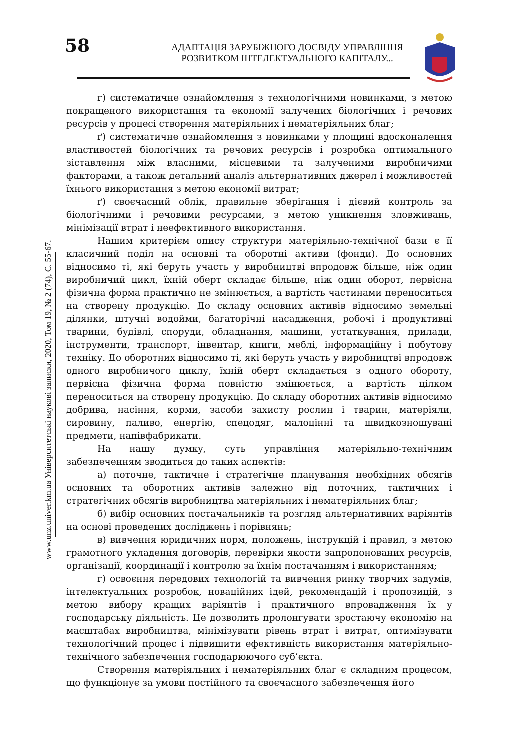58
АДАПТАЦІЯ ЗАРУБІЖНОГО ДОСВІДУ УПРАВЛІННЯ
РОЗВИТКОМ ІНТЕЛЕКТУАЛЬНОГО КАПІТАЛУ...
www.unz.univer.km.ua Університетські наукові записки, 2020, Том 19, № 2 (74), С. 55-67.
г) систематичне ознайомлення з технологічними новинками, з метою покращеного використання та економії залучених біологічних і речових ресурсів у процесі створення матеріяльних і нематеріяльних благ;
ґ) систематичне ознайомлення з новинками у площині вдосконалення властивостей біологічних та речових ресурсів і розробка оптимального зіставлення між власними, місцевими та залученими виробничими факторами, а також детальний аналіз альтернативних джерел і можливостей їхнього використання з метою економії витрат;
ґ) своєчасний облік, правильне зберігання і дієвий контроль за біологічними і речовими ресурсами, з метою уникнення зловживань, мінімізації втрат і неефективного використання.
Нашим критерієм опису структури матеріяльно-технічної бази є її класичний поділ на основні та оборотні активи (фонди). До основних відносимо ті, які беруть участь у виробництві впродовж більше, ніж один виробничий цикл, їхній оберт складає більше, ніж один оборот, первісна фізична форма практично не змінюється, а вартість частинами переноситься на створену продукцію. До складу основних активів відносимо земельні ділянки, штучні водойми, багаторічні насадження, робочі і продуктивні тварини, будівлі, споруди, обладнання, машини, устаткування, прилади, інструменти, транспорт, інвентар, книги, меблі, інформаційну і побутову техніку. До оборотних відносимо ті, які беруть участь у виробництві впродовж одного виробничого циклу, їхній оберт складається з одного обороту, первісна фізична форма повністю змінюється, а вартість цілком переноситься на створену продукцію. До складу оборотних активів відносимо добрива, насіння, корми, засоби захисту рослин і тварин, матеріяли, сировину, паливо, енергію, спецодяг, малоцінні та швидкозношувані предмети, напівфабрикати.
На нашу думку, суть управління матеріяльно-технічним забезпеченням зводиться до таких аспектів:
а) поточне, тактичне і стратегічне планування необхідних обсягів основних та оборотних активів залежно від поточних, тактичних і стратегічних обсягів виробництва матеріяльних і нематеріяльних благ;
б) вибір основних постачальників та розгляд альтернативних варіянтів на основі проведених досліджень і порівнянь;
в) вивчення юридичних норм, положень, інструкцій і правил, з метою грамотного укладення договорів, перевірки якости запропонованих ресурсів, організації, координації і контролю за їхнім постачанням і використанням;
г) освоєння передових технологій та вивчення ринку творчих задумів, інтелектуальних розробок, новаційних ідей, рекомендацій і пропозицій, з метою вибору кращих варіянтів і практичного впровадження їх у господарську діяльність. Це дозволить пролонгувати зростаючу економію на масштабах виробництва, мінімізувати рівень втрат і витрат, оптимізувати технологічний процес і підвищити ефективність використання матеріяльно-технічного забезпечення господарюючого суб’єкта.
Створення матеріяльних і нематеріяльних благ є складним процесом, що функціонує за умови постійного та своєчасного забезпечення його